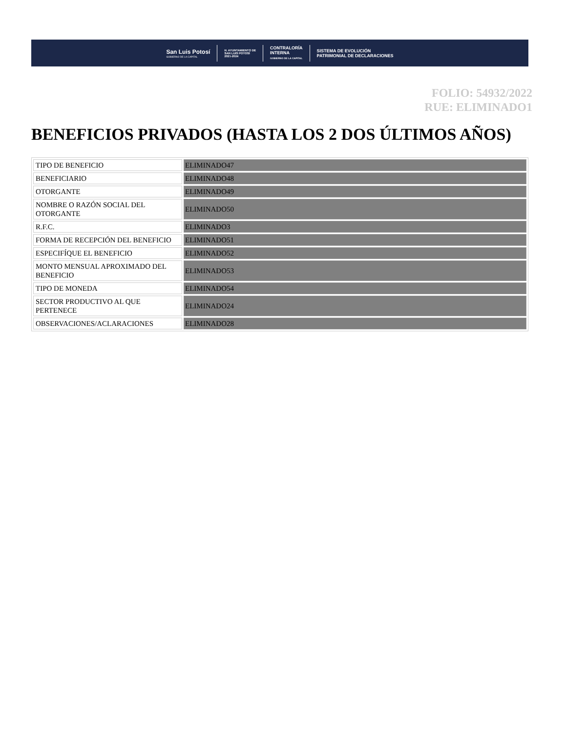San Luis Potosí
GOBIERNO DE LA CAPITAL
H. AYUNTAMIENTO DE
SAN LUIS POTOSÍ
2021-2024
CONTRALORÍA
INTERNA
GOBIERNO DE LA CAPITAL
SISTEMA DE EVOLUCIÓN
PATRIMONIAL DE DECLARACIONES
FOLIO: 54932/2022
RUE: ELIMINADO1
BENEFICIOS PRIVADOS (HASTA LOS 2 DOS ÚLTIMOS AÑOS)
| TIPO DE BENEFICIO | ELIMINADO47 |
| BENEFICIARIO | ELIMINADO48 |
| OTORGANTE | ELIMINADO49 |
| NOMBRE O RAZÓN SOCIAL DEL OTORGANTE | ELIMINADO50 |
| R.F.C. | ELIMINADO3 |
| FORMA DE RECEPCIÓN DEL BENEFICIO | ELIMINADO51 |
| ESPECIFÍQUE EL BENEFICIO | ELIMINADO52 |
| MONTO MENSUAL APROXIMADO DEL BENEFICIO | ELIMINADO53 |
| TIPO DE MONEDA | ELIMINADO54 |
| SECTOR PRODUCTIVO AL QUE PERTENECE | ELIMINADO24 |
| OBSERVACIONES/ACLARACIONES | ELIMINADO28 |